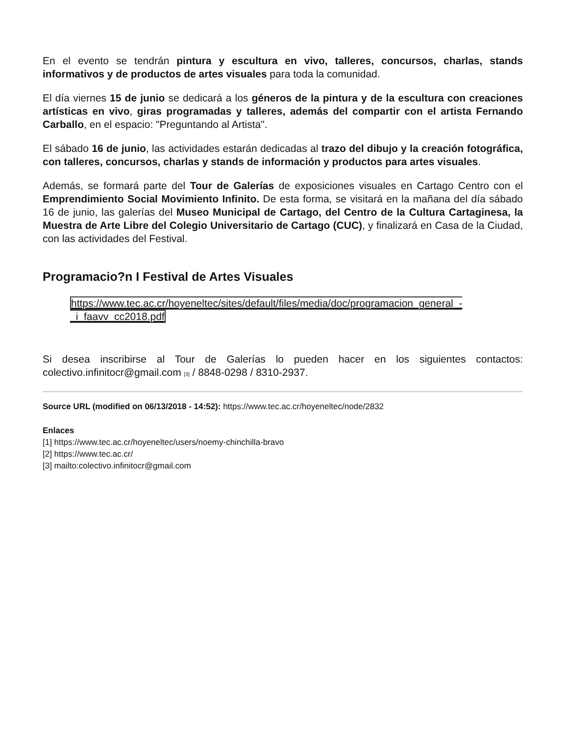En el evento se tendrán pintura y escultura en vivo, talleres, concursos, charlas, stands informativos y de productos de artes visuales para toda la comunidad.
El día viernes 15 de junio se dedicará a los géneros de la pintura y de la escultura con creaciones artísticas en vivo, giras programadas y talleres, además del compartir con el artista Fernando Carballo, en el espacio: "Preguntando al Artista".
El sábado 16 de junio, las actividades estarán dedicadas al trazo del dibujo y la creación fotográfica, con talleres, concursos, charlas y stands de información y productos para artes visuales.
Además, se formará parte del Tour de Galerías de exposiciones visuales en Cartago Centro con el Emprendimiento Social Movimiento Infinito. De esta forma, se visitará en la mañana del día sábado 16 de junio, las galerías del Museo Municipal de Cartago, del Centro de la Cultura Cartaginesa, la Muestra de Arte Libre del Colegio Universitario de Cartago (CUC), y finalizará en Casa de la Ciudad, con las actividades del Festival.
Programacio?n I Festival de Artes Visuales
https://www.tec.ac.cr/hoyeneltec/sites/default/files/media/doc/programacion_general_-_i_faavv_cc2018.pdf
Si desea inscribirse al Tour de Galerías lo pueden hacer en los siguientes contactos: colectivo.infinitocr@gmail.com [3] / 8848-0298 / 8310-2937.
Source URL (modified on 06/13/2018 - 14:52): https://www.tec.ac.cr/hoyeneltec/node/2832
Enlaces
[1] https://www.tec.ac.cr/hoyeneltec/users/noemy-chinchilla-bravo
[2] https://www.tec.ac.cr/
[3] mailto:colectivo.infinitocr@gmail.com